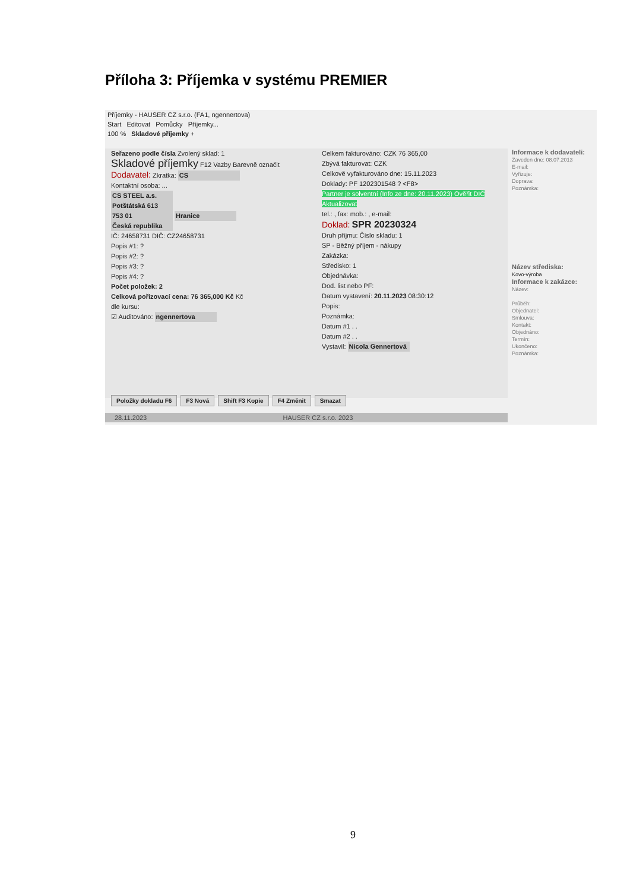Příloha 3: Příjemka v systému PREMIER
Příjemky - HAUSER CZ s.r.o. (FA1, ngennertova)
Start Editovat Pomůcky Příjemky...
100 % Skladové příjemky +
Seřazeno podle čísla Zvolený sklad: 1
Skladové příjemky F12 Vazby Barevně označit
Dodavatel: Zkratka: CS
Kontaktní osoba: ...
CS STEEL a.s.
Potštátská 613
753 01 Hranice
Česká republika
IČ: 24658731 DIČ: CZ24658731
Popis #1: ?
Popis #2: ?
Popis #3: ?
Popis #4: ?
Počet položek: 2
Celková pořizovací cena: 76 365,000 Kč Kč
dle kursu:
☑ Auditováno: ngennertova
Celkem fakturováno: CZK 76 365,00
Zbývá fakturovat: CZK
Celkově vyfakturováno dne: 15.11.2023
Doklady: PF 1202301548 ? <F8>
Partner je solventní (Info ze dne: 20.11.2023) Ověřit DIČ Aktualizovat
tel.: , fax: mob.: , e-mail:
Doklad: SPR 20230324
Druh příjmu: Číslo skladu: 1
SP - Běžný příjem - nákupy
Zakázka:
Středisko: 1
Objednávka:
Dod. list nebo PF:
Datum vystavení: 20.11.2023 08:30:12
Popis:
Poznámka:
Datum #1 . .
Datum #2 . .
Vystavil: Nicola Gennertová
Informace k dodavateli:
Zaveden dne: 08.07.2013
E-mail:
Vyřizuje:
Doprava:
Poznámka:
Název střediska:
Kovo-výroba
Informace k zakázce:
Název:
Průběh:
Objednatel:
Smlouva:
Kontakt:
Objednáno:
Termín:
Ukončeno:
Poznámka:
Položky dokladu F6 F3 Nová Shift F3 Kopie F4 Změnit Smazat
28.11.2023 HAUSER CZ s.r.o. 2023
9